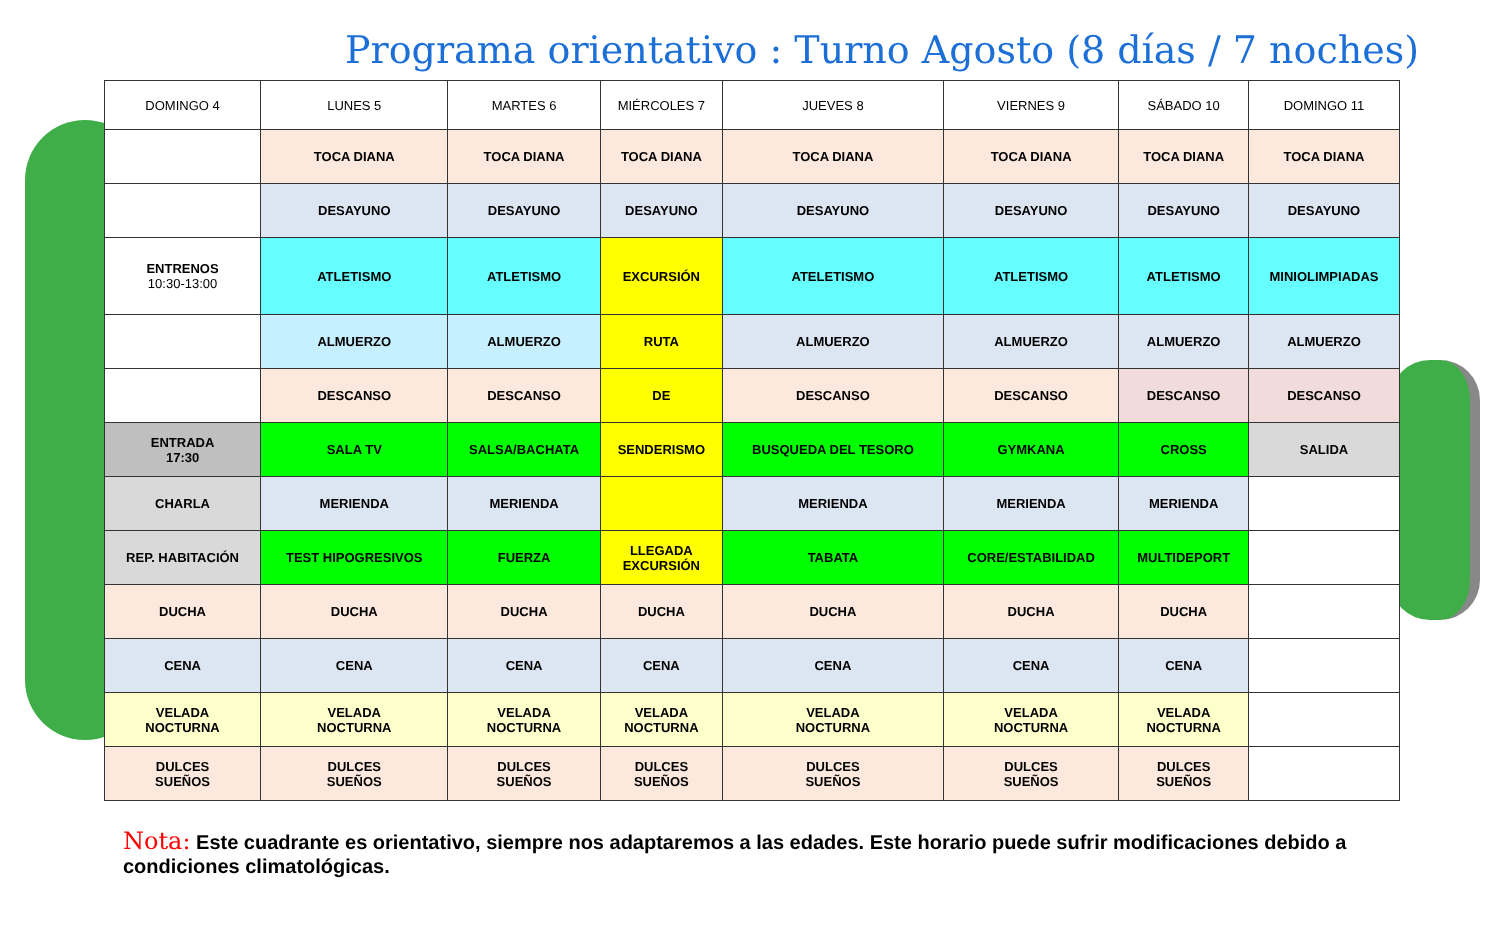Programa orientativo : Turno Agosto (8 días / 7 noches)
| DOMINGO 4 | LUNES 5 | MARTES 6 | MIÉRCOLES 7 | JUEVES 8 | VIERNES 9 | SÁBADO 10 | DOMINGO 11 |
| --- | --- | --- | --- | --- | --- | --- | --- |
| | TOCA DIANA | TOCA DIANA | TOCA DIANA | TOCA DIANA | TOCA DIANA | TOCA DIANA | TOCA DIANA |
| | DESAYUNO | DESAYUNO | DESAYUNO | DESAYUNO | DESAYUNO | DESAYUNO | DESAYUNO |
| ENTRENOS 10:30-13:00 | ATLETISMO | ATLETISMO | EXCURSIÓN | ATELETISMO | ATLETISMO | ATLETISMO | MINIOLIMPIADAS |
| | ALMUERZO | ALMUERZO | RUTA | ALMUERZO | ALMUERZO | ALMUERZO | ALMUERZO |
| | DESCANSO | DESCANSO | DE | DESCANSO | DESCANSO | DESCANSO | DESCANSO |
| ENTRADA 17:30 | SALA TV | SALSA/BACHATA | SENDERISMO | BUSQUEDA DEL TESORO | GYMKANA | CROSS | SALIDA |
| CHARLA | MERIENDA | MERIENDA | | MERIENDA | MERIENDA | MERIENDA | |
| REP. HABITACIÓN | TEST HIPOGRESIVOS | FUERZA | LLEGADA EXCURSIÓN | TABATA | CORE/ESTABILIDAD | MULTIDEPORT | |
| DUCHA | DUCHA | DUCHA | DUCHA | DUCHA | DUCHA | DUCHA | |
| CENA | CENA | CENA | CENA | CENA | CENA | CENA | |
| VELADA NOCTURNA | VELADA NOCTURNA | VELADA NOCTURNA | VELADA NOCTURNA | VELADA NOCTURNA | VELADA NOCTURNA | VELADA NOCTURNA | |
| DULCES SUEÑOS | DULCES SUEÑOS | DULCES SUEÑOS | DULCES SUEÑOS | DULCES SUEÑOS | DULCES SUEÑOS | DULCES SUEÑOS | |
Nota: Este cuadrante es orientativo, siempre nos adaptaremos a las edades. Este horario puede sufrir modificaciones debido a condiciones climatológicas.